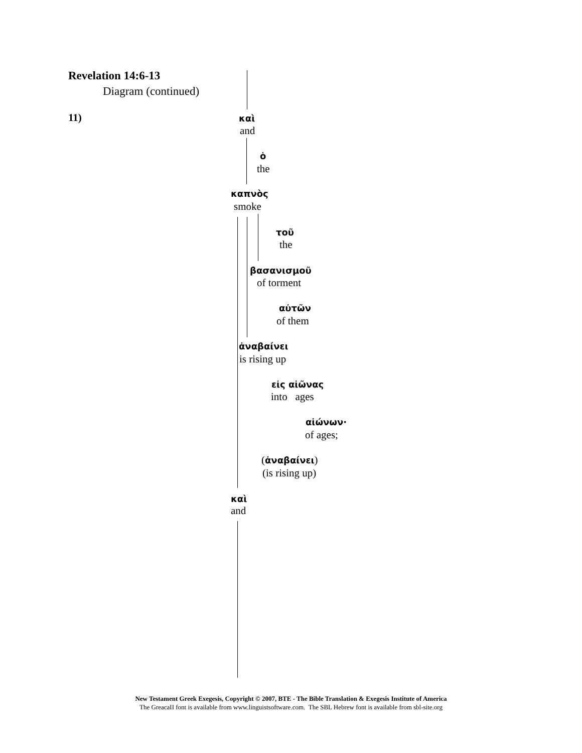Revelation 14:6-13
Diagram (continued)
11) καὶ
and
ὁ
the
καπνὸς
smoke
τοῦ
the
βασανισμοῦ
of torment
αὐτῶν
of them
ἀναβαίνει
is rising up
εἰς αἰῶνας
into ages
αἰώνων·
of ages;
(ἀναβαίνει)
(is rising up)
καὶ
and
New Testament Greek Exegesis, Copyright © 2007, BTE - The Bible Translation & Exegesis Institute of America
The GreacaII font is available from www.linguistsoftware.com. The SBL Hebrew font is available from sbl-site.org